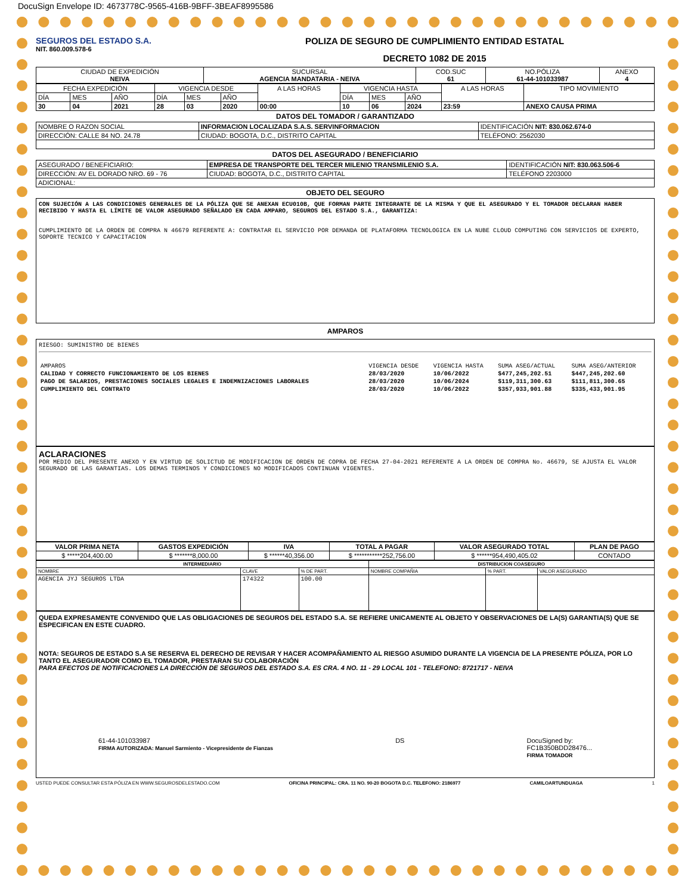DocuSign Envelope ID: 4673778C-9565-416B-9BFF-3BEAF8995586
SEGUROS DEL ESTADO S.A.
NIT. 860.009.578-6
POLIZA DE SEGURO DE CUMPLIMIENTO ENTIDAD ESTATAL
DECRETO 1082 DE 2015
| CIUDAD DE EXPEDICIÓN NEIVA | SUCURSAL AGENCIA MANDATARIA - NEIVA | COD.SUC 61 | NO.PÓLIZA 61-44-101033987 | ANEXO 4 |
| FECHA EXPEDICIÓN | | | VIGENCIA DESDE | | | A LAS HORAS | VIGENCIA HASTA | | | A LAS HORAS | TIPO MOVIMIENTO |
| DÍA | MES | AÑO | DÍA | MES | AÑO | | DÍA | MES | AÑO | | |
| 30 | 04 | 2021 | 28 | 03 | 2020 | 00:00 | 10 | 06 | 2024 | 23:59 | ANEXO CAUSA PRIMA |
DATOS DEL TOMADOR / GARANTIZADO
| NOMBRE O RAZON SOCIAL | INFORMACION LOCALIZADA S.A.S. SERVINFORMACION | | | IDENTIFICACIÓN NIT: 830.062.674-0 |
| DIRECCIÓN: CALLE 84 NO. 24.78 | | CIUDAD: BOGOTA, D.C., DISTRITO CAPITAL | TELÉFONO: 2562030 | |
DATOS DEL ASEGURADO / BENEFICIARIO
| ASEGURADO / BENEFICIARIO: | EMPRESA DE TRANSPORTE DEL TERCER MILENIO TRANSMILENIO S.A. | | IDENTIFICACIÓN NIT: 830.063.506-6 |
| DIRECCIÓN: AV EL DORADO NRO. 69 - 76 | | CIUDAD: BOGOTA, D.C., DISTRITO CAPITAL | TELÉFONO 2203000 |
| ADICIONAL: | | | |
OBJETO DEL SEGURO
CON SUJECIÓN A LAS CONDICIONES GENERALES DE LA PÓLIZA QUE SE ANEXAN ECU010B, QUE FORMAN PARTE INTEGRANTE DE LA MISMA Y QUE EL ASEGURADO Y EL TOMADOR DECLARAN HABER RECIBIDO Y HASTA EL LÍMITE DE VALOR ASEGURADO SEÑALADO EN CADA AMPARO, SEGUROS DEL ESTADO S.A., GARANTIZA:
CUMPLIMIENTO DE LA ORDEN DE COMPRA N 46679 REFERENTE A: CONTRATAR EL SERVICIO POR DEMANDA DE PLATAFORMA TECNOLOGICA EN LA NUBE CLOUD COMPUTING CON SERVICIOS DE EXPERTO, SOPORTE TECNICO Y CAPACITACION
AMPAROS
RIESGO: SUMINISTRO DE BIENES
| AMPAROS | VIGENCIA DESDE | VIGENCIA HASTA | SUMA ASEG/ACTUAL | SUMA ASEG/ANTERIOR |
| CALIDAD Y CORRECTO FUNCIONAMIENTO DE LOS BIENES | 28/03/2020 | 10/06/2022 | $477,245,202.51 | $447,245,202.60 |
| PAGO DE SALARIOS, PRESTACIONES SOCIALES LEGALES E INDEMNIZACIONES LABORALES | 28/03/2020 | 10/06/2024 | $119,311,300.63 | $111,811,300.65 |
| CUMPLIMIENTO DEL CONTRATO | 28/03/2020 | 10/06/2022 | $357,933,901.88 | $335,433,901.95 |
ACLARACIONES
POR MEDIO DEL PRESENTE ANEXO Y EN VIRTUD DE SOLICTUD DE MODIFICACION DE ORDEN DE COPRA DE FECHA 27-04-2021 REFERENTE A LA ORDEN DE COMPRA No. 46679, SE AJUSTA EL VALOR SEGURADO DE LAS GARANTIAS. LOS DEMAS TERMINOS Y CONDICIONES NO MODIFICADOS CONTINUAN VIGENTES.
| VALOR PRIMA NETA | GASTOS EXPEDICIÓN | IVA | TOTAL A PAGAR | VALOR ASEGURADO TOTAL | PLAN DE PAGO |
| --- | --- | --- | --- | --- | --- |
| $ *****204,400.00 | $ *******8,000.00 | $ ******40,356.00 | $ ***********252,756.00 | $ ******954,490,405.02 | CONTADO |
| INTERMEDIARIO | | | DISTRIBUCION COASEGURO | | |
| --- | --- | --- | --- | --- | --- |
| NOMBRE | CLAVE | % DE PART. | NOMBRE COMPAÑIA | % PART. | VALOR ASEGURADO |
| AGENCIA JYJ SEGUROS LTDA | 174322 | 100.00 | | | |
QUEDA EXPRESAMENTE CONVENIDO QUE LAS OBLIGACIONES DE SEGUROS DEL ESTADO S.A. SE REFIERE UNICAMENTE AL OBJETO Y OBSERVACIONES DE LA(S) GARANTIA(S) QUE SE ESPECIFICAN EN ESTE CUADRO.
NOTA: SEGUROS DE ESTADO S.A SE RESERVA EL DERECHO DE REVISAR Y HACER ACOMPAÑAMIENTO AL RIESGO ASUMIDO DURANTE LA VIGENCIA DE LA PRESENTE PÓLIZA, POR LO TANTO EL ASEGURADOR COMO EL TOMADOR, PRESTARAN SU COLABORACIÓN
PARA EFECTOS DE NOTIFICACIONES LA DIRECCIÓN DE SEGUROS DEL ESTADO S.A. ES CRA. 4 NO. 11 - 29 LOCAL 101 - TELEFONO: 8721717 - NEIVA
61-44-101033987
FIRMA AUTORIZADA: Manuel Sarmiento - Vicepresidente de Fianzas
DS DocuSigned by:
FC1B350BDD28476...
FIRMA TOMADOR
USTED PUEDE CONSULTAR ESTA PÓLIZA EN WWW.SEGUROSDELESTADO.COM OFICINA PRINCIPAL: CRA. 11 NO. 90-20 BOGOTA D.C. TELEFONO: 2186977 CAMILOARTUNDUAGA 1